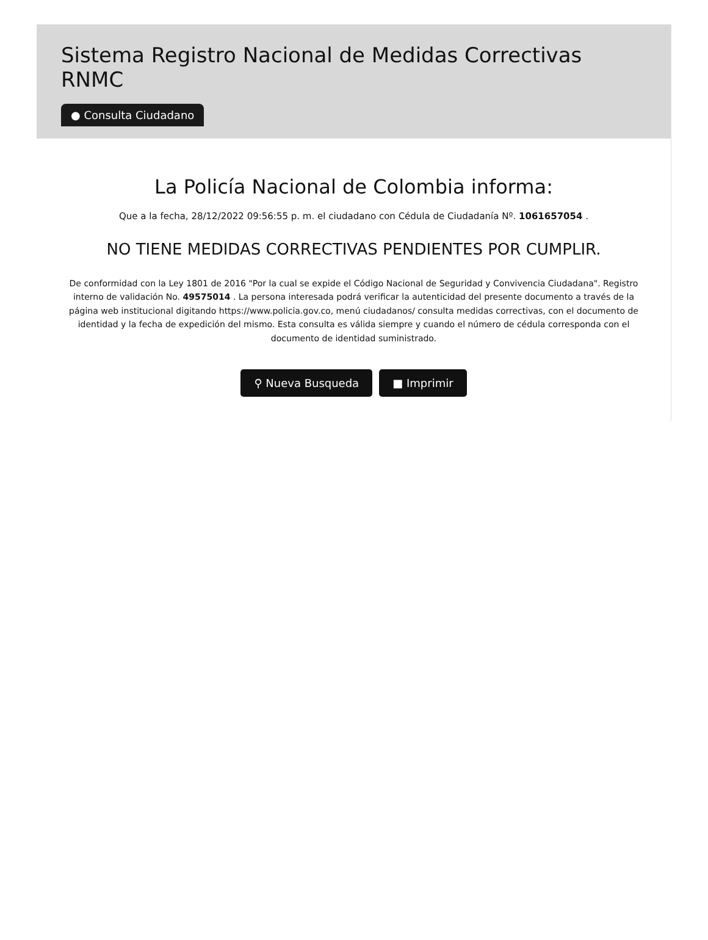Sistema Registro Nacional de Medidas Correctivas RNMC
● Consulta Ciudadano
La Policía Nacional de Colombia informa:
Que a la fecha, 28/12/2022 09:56:55 p. m. el ciudadano con Cédula de Ciudadanía Nº. 1061657054 .
NO TIENE MEDIDAS CORRECTIVAS PENDIENTES POR CUMPLIR.
De conformidad con la Ley 1801 de 2016 "Por la cual se expide el Código Nacional de Seguridad y Convivencia Ciudadana". Registro interno de validación No. 49575014 . La persona interesada podrá verificar la autenticidad del presente documento a través de la página web institucional digitando https://www.policia.gov.co, menú ciudadanos/ consulta medidas correctivas, con el documento de identidad y la fecha de expedición del mismo. Esta consulta es válida siempre y cuando el número de cédula corresponda con el documento de identidad suministrado.
⚲ Nueva Busqueda ■ Imprimir